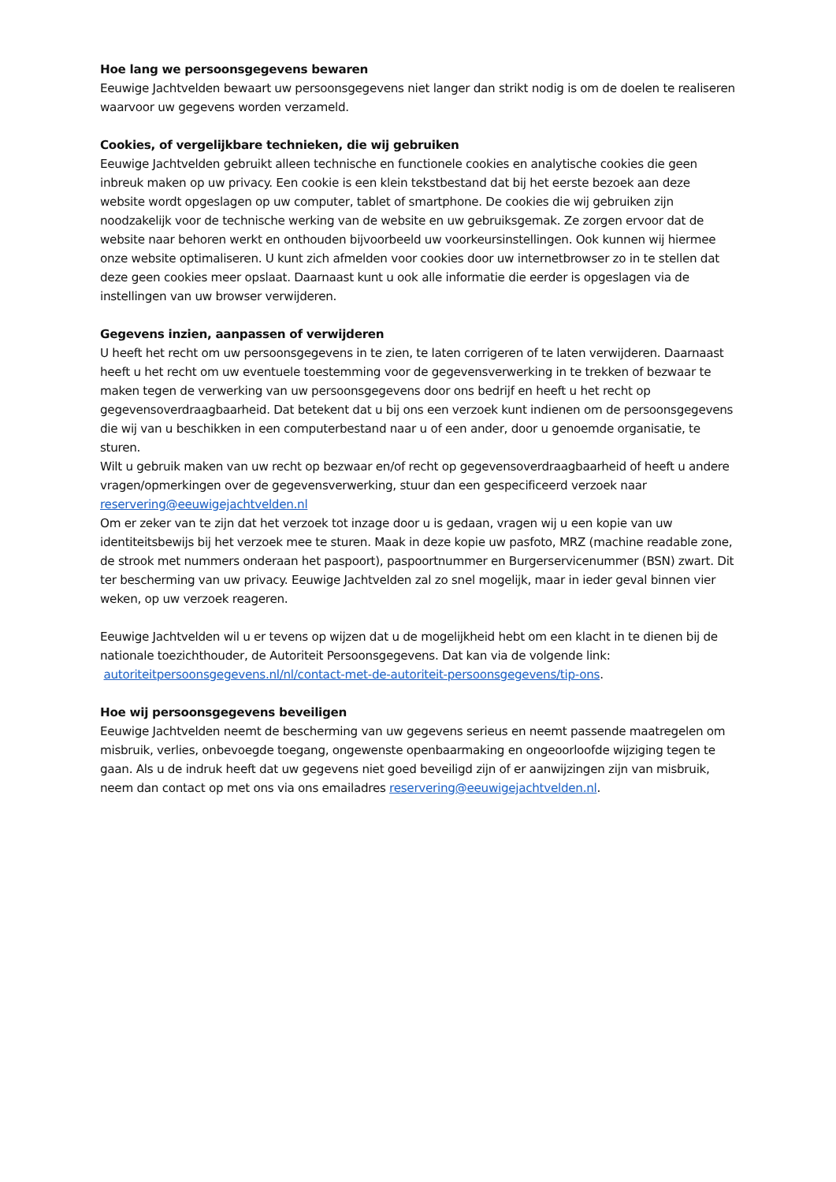Hoe lang we persoonsgegevens bewaren
Eeuwige Jachtvelden bewaart uw persoonsgegevens niet langer dan strikt nodig is om de doelen te realiseren waarvoor uw gegevens worden verzameld.
Cookies, of vergelijkbare technieken, die wij gebruiken
Eeuwige Jachtvelden gebruikt alleen technische en functionele cookies en analytische cookies die geen inbreuk maken op uw privacy. Een cookie is een klein tekstbestand dat bij het eerste bezoek aan deze website wordt opgeslagen op uw computer, tablet of smartphone. De cookies die wij gebruiken zijn noodzakelijk voor de technische werking van de website en uw gebruiksgemak. Ze zorgen ervoor dat de website naar behoren werkt en onthouden bijvoorbeeld uw voorkeursinstellingen. Ook kunnen wij hiermee onze website optimaliseren. U kunt zich afmelden voor cookies door uw internetbrowser zo in te stellen dat deze geen cookies meer opslaat. Daarnaast kunt u ook alle informatie die eerder is opgeslagen via de instellingen van uw browser verwijderen.
Gegevens inzien, aanpassen of verwijderen
U heeft het recht om uw persoonsgegevens in te zien, te laten corrigeren of te laten verwijderen. Daarnaast heeft u het recht om uw eventuele toestemming voor de gegevensverwerking in te trekken of bezwaar te maken tegen de verwerking van uw persoonsgegevens door ons bedrijf en heeft u het recht op gegevensoverdraagbaarheid. Dat betekent dat u bij ons een verzoek kunt indienen om de persoonsgegevens die wij van u beschikken in een computerbestand naar u of een ander, door u genoemde organisatie, te sturen.
Wilt u gebruik maken van uw recht op bezwaar en/of recht op gegevensoverdraagbaarheid of heeft u andere vragen/opmerkingen over de gegevensverwerking, stuur dan een gespecificeerd verzoek naar reservering@eeuwigejachtvelden.nl
Om er zeker van te zijn dat het verzoek tot inzage door u is gedaan, vragen wij u een kopie van uw identiteitsbewijs bij het verzoek mee te sturen. Maak in deze kopie uw pasfoto, MRZ (machine readable zone, de strook met nummers onderaan het paspoort), paspoortnummer en Burgerservicenummer (BSN) zwart. Dit ter bescherming van uw privacy. Eeuwige Jachtvelden zal zo snel mogelijk, maar in ieder geval binnen vier weken, op uw verzoek reageren.
Eeuwige Jachtvelden wil u er tevens op wijzen dat u de mogelijkheid hebt om een klacht in te dienen bij de nationale toezichthouder, de Autoriteit Persoonsgegevens. Dat kan via de volgende link: autoriteitpersoonsgegevens.nl/nl/contact-met-de-autoriteit-persoonsgegevens/tip-ons.
Hoe wij persoonsgegevens beveiligen
Eeuwige Jachtvelden neemt de bescherming van uw gegevens serieus en neemt passende maatregelen om misbruik, verlies, onbevoegde toegang, ongewenste openbaarmaking en ongeoorloofde wijziging tegen te gaan. Als u de indruk heeft dat uw gegevens niet goed beveiligd zijn of er aanwijzingen zijn van misbruik, neem dan contact op met ons via ons emailadres reservering@eeuwigejachtvelden.nl.